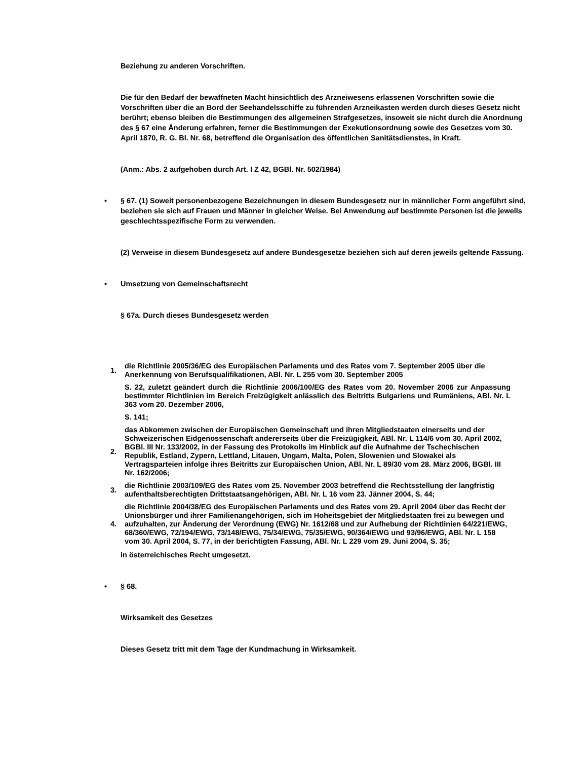Beziehung zu anderen Vorschriften.
Die für den Bedarf der bewaffneten Macht hinsichtlich des Arzneiwesens erlassenen Vorschriften sowie die Vorschriften über die an Bord der Seehandelsschiffe zu führenden Arzneikasten werden durch dieses Gesetz nicht berührt; ebenso bleiben die Bestimmungen des allgemeinen Strafgesetzes, insoweit sie nicht durch die Anordnung des § 67 eine Änderung erfahren, ferner die Bestimmungen der Exekutionsordnung sowie des Gesetzes vom 30. April 1870, R. G. Bl. Nr. 68, betreffend die Organisation des öffentlichen Sanitätsdienstes, in Kraft.
(Anm.: Abs. 2 aufgehoben durch Art. I Z 42, BGBl. Nr. 502/1984)
• § 67. (1) Soweit personenbezogene Bezeichnungen in diesem Bundesgesetz nur in männlicher Form angeführt sind, beziehen sie sich auf Frauen und Männer in gleicher Weise. Bei Anwendung auf bestimmte Personen ist die jeweils geschlechtsspezifische Form zu verwenden.
(2) Verweise in diesem Bundesgesetz auf andere Bundesgesetze beziehen sich auf deren jeweils geltende Fassung.
• Umsetzung von Gemeinschaftsrecht
§ 67a. Durch dieses Bundesgesetz werden
| 1. | die Richtlinie 2005/36/EG des Europäischen Parlaments und des Rates vom 7. September 2005 über die Anerkennung von Berufsqualifikationen, ABl. Nr. L 255 vom 30. September 2005 |
| | S. 22, zuletzt geändert durch die Richtlinie 2006/100/EG des Rates vom 20. November 2006 zur Anpassung bestimmter Richtlinien im Bereich Freizügigkeit anlässlich des Beitritts Bulgariens und Rumäniens, ABl. Nr. L 363 vom 20. Dezember 2006, |
| | S. 141; |
| 2. | das Abkommen zwischen der Europäischen Gemeinschaft und ihren Mitgliedstaaten einerseits und der Schweizerischen Eidgenossenschaft andererseits über die Freizügigkeit, ABl. Nr. L 114/6 vom 30. April 2002, BGBl. III Nr. 133/2002, in der Fassung des Protokolls im Hinblick auf die Aufnahme der Tschechischen Republik, Estland, Zypern, Lettland, Litauen, Ungarn, Malta, Polen, Slowenien und Slowakei als Vertragsparteien infolge ihres Beitritts zur Europäischen Union, ABl. Nr. L 89/30 vom 28. März 2006, BGBl. III Nr. 162/2006; |
| 3. | die Richtlinie 2003/109/EG des Rates vom 25. November 2003 betreffend die Rechtsstellung der langfristig aufenthaltsberechtigten Drittstaatsangehörigen, ABl. Nr. L 16 vom 23. Jänner 2004, S. 44; |
| 4. | die Richtlinie 2004/38/EG des Europäischen Parlaments und des Rates vom 29. April 2004 über das Recht der Unionsbürger und ihrer Familienangehörigen, sich im Hoheitsgebiet der Mitgliedstaaten frei zu bewegen und aufzuhalten, zur Änderung der Verordnung (EWG) Nr. 1612/68 und zur Aufhebung der Richtlinien 64/221/EWG, 68/360/EWG, 72/194/EWG, 73/148/EWG, 75/34/EWG, 75/35/EWG, 90/364/EWG und 93/96/EWG, ABl. Nr. L 158 vom 30. April 2004, S. 77, in der berichtigten Fassung, ABl. Nr. L 229 vom 29. Juni 2004, S. 35; |
in österreichisches Recht umgesetzt.
• § 68.
Wirksamkeit des Gesetzes
Dieses Gesetz tritt mit dem Tage der Kundmachung in Wirksamkeit.